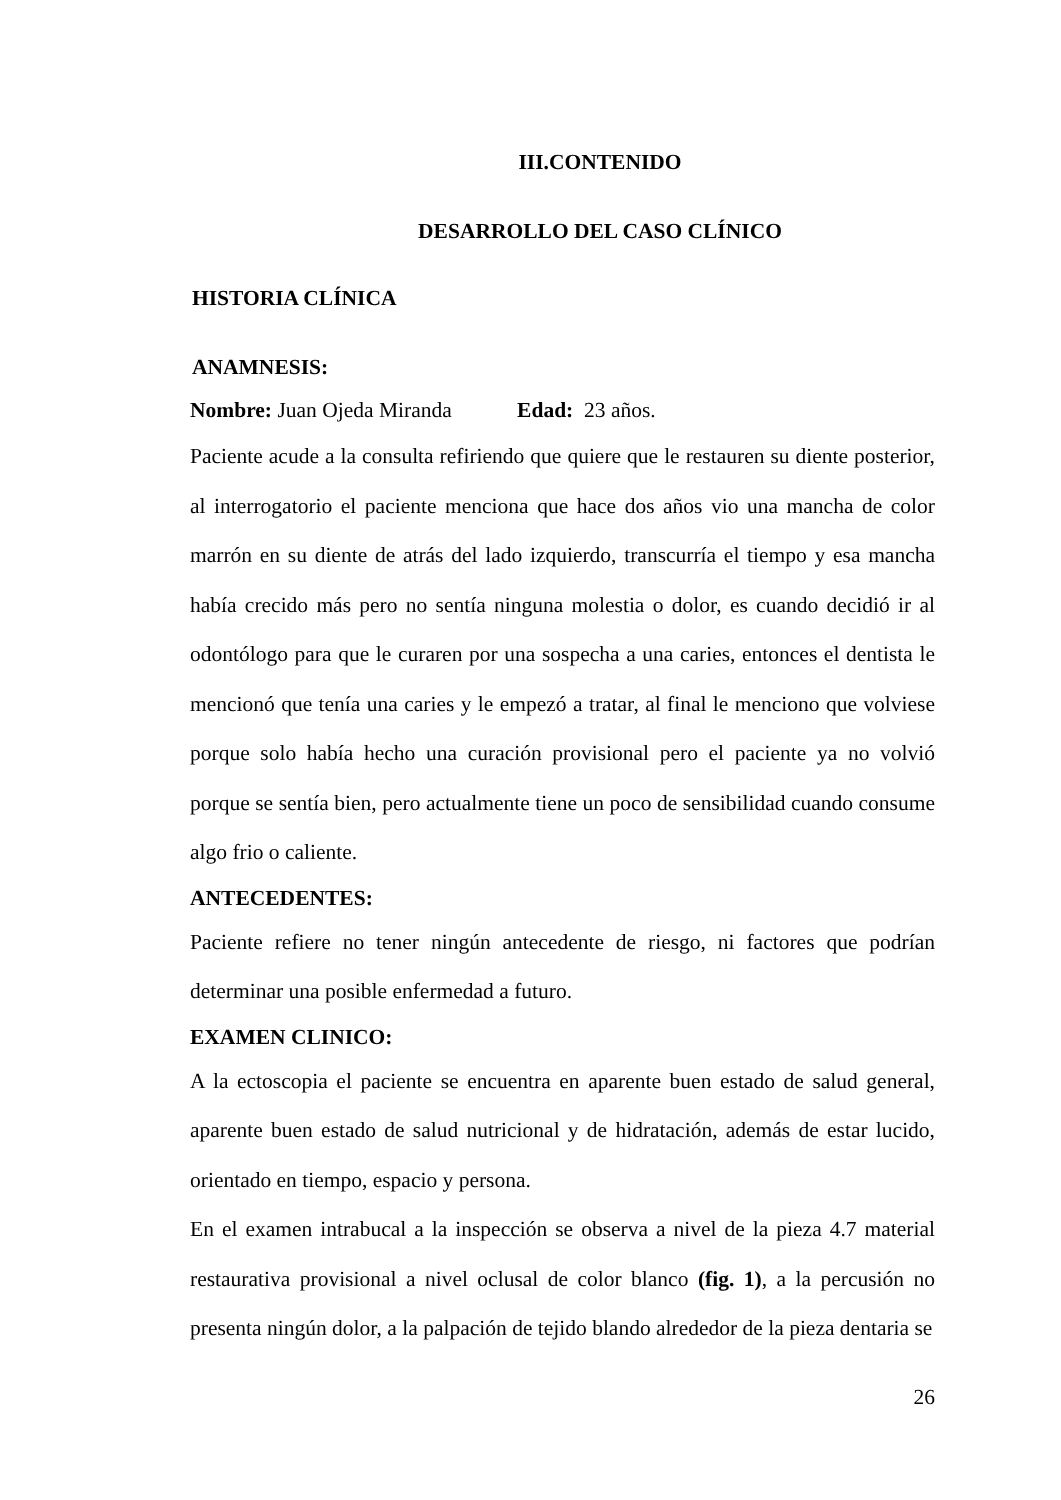III.CONTENIDO
DESARROLLO DEL CASO CLÍNICO
HISTORIA CLÍNICA
ANAMNESIS:
Nombre: Juan Ojeda Miranda Edad: 23 años.
Paciente acude a la consulta refiriendo que quiere que le restauren su diente posterior, al interrogatorio el paciente menciona que hace dos años vio una mancha de color marrón en su diente de atrás del lado izquierdo, transcurría el tiempo y esa mancha había crecido más pero no sentía ninguna molestia o dolor, es cuando decidió ir al odontólogo para que le curaren por una sospecha a una caries, entonces el dentista le mencionó que tenía una caries y le empezó a tratar, al final le menciono que volviese porque solo había hecho una curación provisional pero el paciente ya no volvió porque se sentía bien, pero actualmente tiene un poco de sensibilidad cuando consume algo frio o caliente.
ANTECEDENTES:
Paciente refiere no tener ningún antecedente de riesgo, ni factores que podrían determinar una posible enfermedad a futuro.
EXAMEN CLINICO:
A la ectoscopia el paciente se encuentra en aparente buen estado de salud general, aparente buen estado de salud nutricional y de hidratación, además de estar lucido, orientado en tiempo, espacio y persona.
En el examen intrabucal a la inspección se observa a nivel de la pieza 4.7 material restaurativa provisional a nivel oclusal de color blanco (fig. 1), a la percusión no presenta ningún dolor, a la palpación de tejido blando alrededor de la pieza dentaria se
26